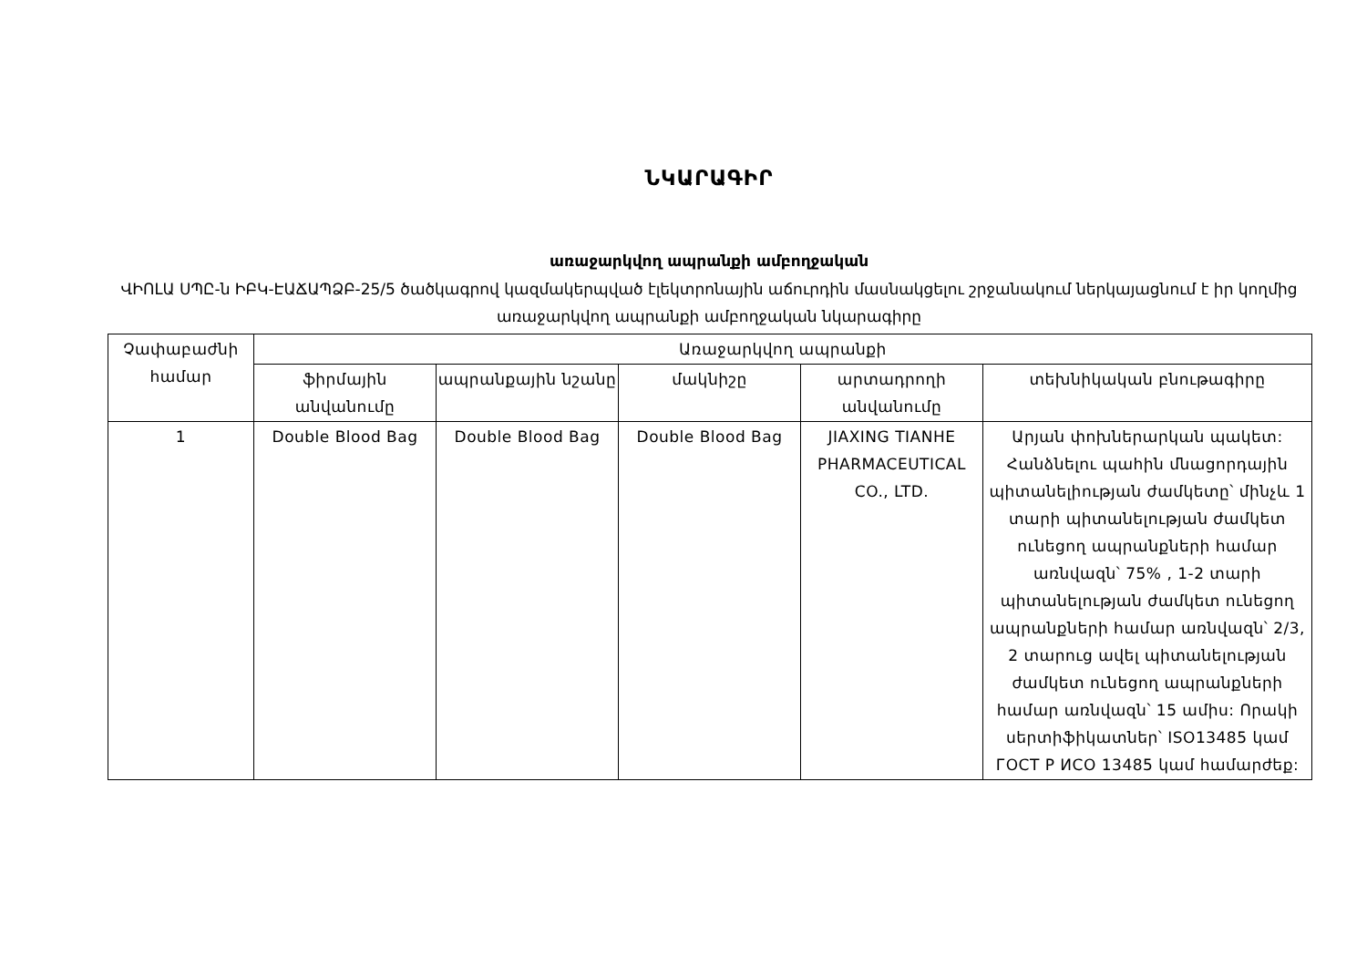ՆԿԱՐԱԳԻՐ
առաջարկվող ապրանքի ամբողջական
ՎԻՈԼԱ ՍՊԸ-ն ԻԲԿ-ԷԱՃԱՊՁԲ-25/5 ծածկագրով կազմակերպված էլեկտրոնային աճուրդին մասնակցելու շրջանակում ներկայացնում է իր կողմից առաջարկվող ապրանքի ամբողջական նկարագիրը
| Չափաբաժնի համար | Առաջարկվող ապրանքի | | | | |
| --- | --- | --- | --- | --- | --- |
| | ֆիրմային անվանումը | ապրանքային նշանը | մակնիշը | արտադրողի անվանումը | տեխնիկական բնութագիրը |
| 1 | Double Blood Bag | Double Blood Bag | Double Blood Bag | JIAXING TIANHE PHARMACEUTICAL CO., LTD. | Արյան փոխներարկան պակետ: Հանձնելու պահին մնացորդային պիտանելիության ժամկետը՝ մինչև 1 տարի պիտանելության ժամկետ ունեցող ապրանքների համար առնվազն՝ 75% , 1-2 տարի պիտանելության ժամկետ ունեցող ապրանքների համար առնվազն՝ 2/3, 2 տարուց ավել պիտանելության ժամկետ ունեցող ապրանքների համար առնվազն՝ 15 ամիս: Որակի սերտիֆիկատներ՝ ISO13485 կամ ГОСТ Р ИСО 13485 կամ համարժեք: |